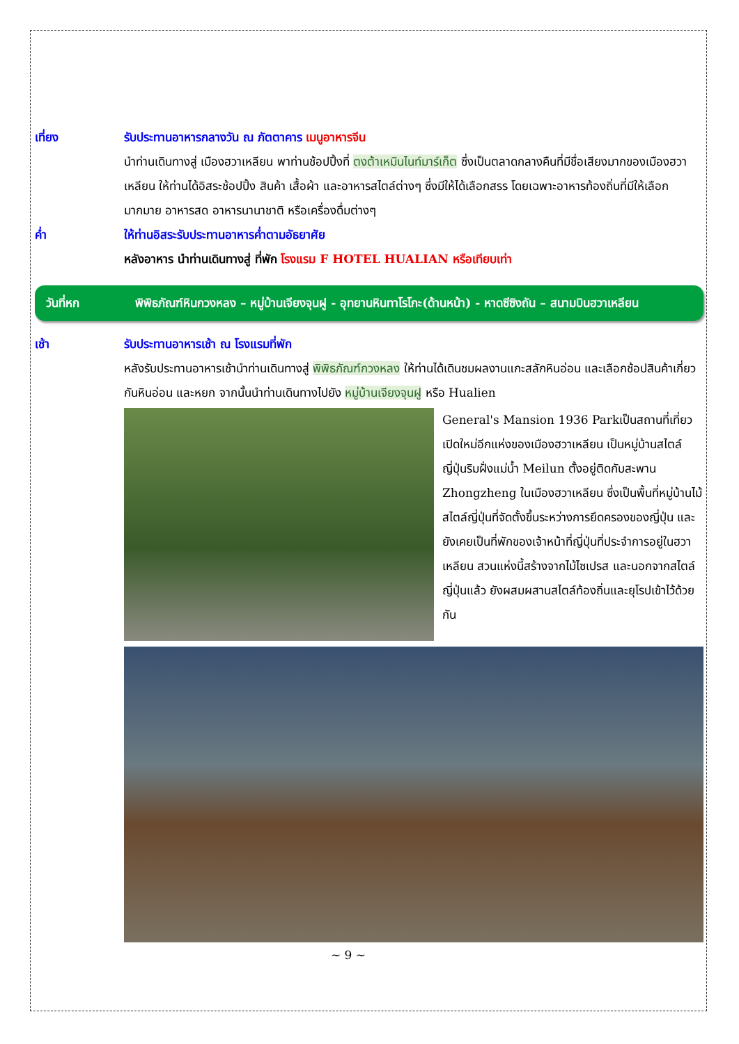เที่ยง รับประทานอาหารกลางวัน ณ ภัตตาคาร เมนูอาหารจีน
นำท่านเดินทางสู่ เมืองฮวาเหลียน พาท่านช้อปปิ้งที่ ตงต้าเหมินไนท์มาร์เก็ต ซึ่งเป็นตลาดกลางคืนที่มีชื่อเสียงมากของเมืองฮวาเหลียน ให้ท่านได้อิสระช้อปปิ้ง สินค้า เสื้อผ้า และอาหารสไตล์ต่างๆ ซึ่งมีให้ได้เลือกสรร โดยเฉพาะอาหารท้องถิ่นที่มีให้เลือกมากมาย อาหารสด อาหารนานาชาติ หรือเครื่องดื่มต่างๆ
ค่ำ ให้ท่านอิสระรับประทานอาหารค่ำตามอัธยาศัย
หลังอาหาร นำท่านเดินทางสู่ ที่พัก โรงแรม F HOTEL HUALIAN หรือเทียบเท่า
วันที่หก พิพิธภัณฑ์หินกวงหลง – หมู่บ้านเจียงจุนฝู - อุทยานหินทาโรโกะ(ด้านหน้า) - หาดซีซิงถัน – สนามบินฮวาเหลียน
เช้า รับประทานอาหารเช้า ณ โรงแรมที่พัก
หลังรับประทานอาหารเช้านำท่านเดินทางสู่ พิพิธภัณฑ์กวงหลง ให้ท่านได้เดินชมผลงานแกะสลักหินอ่อน และเลือกช้อปสินค้าเกี่ยวกันหินอ่อน และหยก จากนั้นนำท่านเดินทางไปยัง หมู่บ้านเจียงจุนฝู หรือ Hualien
General's Mansion 1936 Parkเป็นสถานที่เที่ยวเปิดใหม่อีกแห่งของเมืองฮวาเหลียน เป็นหมู่บ้านสไตล์ญี่ปุ่นริมฝั่งแม่น้ำ Meilun ตั้งอยู่ติดกับสะพาน Zhongzheng ในเมืองฮวาเหลียน ซึ่งเป็นพื้นที่หมู่บ้านไม้สไตล์ญี่ปุ่นที่จัดตั้งขึ้นระหว่างการยึดครองของญี่ปุ่น และยังเคยเป็นที่พักของเจ้าหน้าที่ญี่ปุ่นที่ประจำการอยู่ในฮวาเหลียน สวนแห่งนี้สร้างจากไม้ไซเปรส และนอกจากสไตล์ญี่ปุ่นแล้ว ยังผสมผสานสไตล์ท้องถิ่นและยุโรปเข้าไว้ด้วยกัน
~ 9 ~